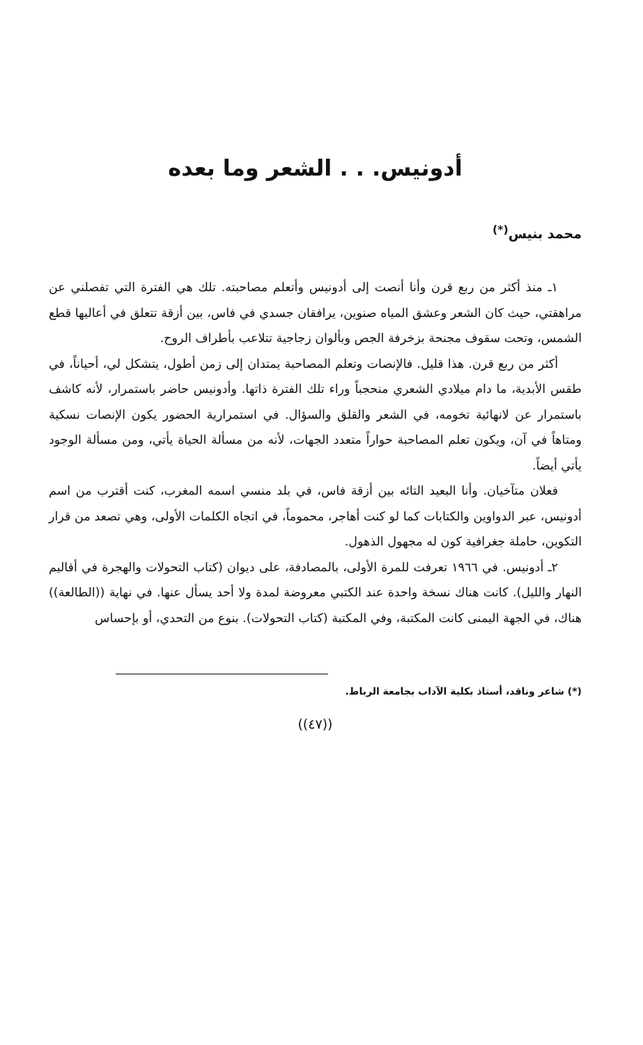أدونيس. . . الشعر وما بعده
محمد بنيس<sup>(*)</sup>
١ـ منذ أكثر من ربع قرن وأنا أنصت إلى أدونيس وأتعلم مصاحبته. تلك هي الفترة التي تفصلني عن مراهقتي، حيث كان الشعر وعشق المياه صنوين، يرافقان جسدي في فاس، بين أزقة تتعلق في أعاليها قطع الشمس، وتحت سقوف مجنحة بزخرفة الجص وبألوان زجاجية تتلاعب بأطراف الروح.
أكثر من ربع قرن. هذا قليل. فالإنصات وتعلم المصاحبة يمتدان إلى زمن أطول، يتشكل لي، أحياناً، في طقس الأبدية، ما دام ميلادي الشعري منحجباً وراء تلك الفترة ذاتها. وأدونيس حاضر باستمرار، لأنه كاشف باستمرار عن لانهائية تخومه، في الشعر والقلق والسؤال. في استمرارية الحضور يكون الإنصات نسكية ومتاهاً في آن، ويكون تعلم المصاحبة حواراً متعدد الجهات، لأنه من مسألة الحياة يأتي، ومن مسألة الوجود يأتي أيضاً.
فعلان متآخيان. وأنا البعيد التائه بين أزقة فاس، في بلد منسي اسمه المغرب، كنت أقترب من اسم أدونيس، عبر الدواوين والكتابات كما لو كنت أهاجر، محموماً، في اتجاه الكلمات الأولى، وهي تصعد من قرار التكوين، حاملة جغرافية كون له مجهول الذهول.
٢ـ أدونيس. في ١٩٦٦ تعرفت للمرة الأولى، بالمصادفة، على ديوان (كتاب التحولات والهجرة في أقاليم النهار والليل). كانت هناك نسخة واحدة عند الكتبي معروضة لمدة ولا أحد يسأل عنها. في نهاية ((الطالعة)) هناك، في الجهة اليمنى كانت المكتبة، وفي المكتبة (كتاب التحولات). بنوع من التحدي، أو بإحساس
(*) شاعر وناقد، أستاذ بكلية الآداب بجامعة الرباط.
((٤٧))